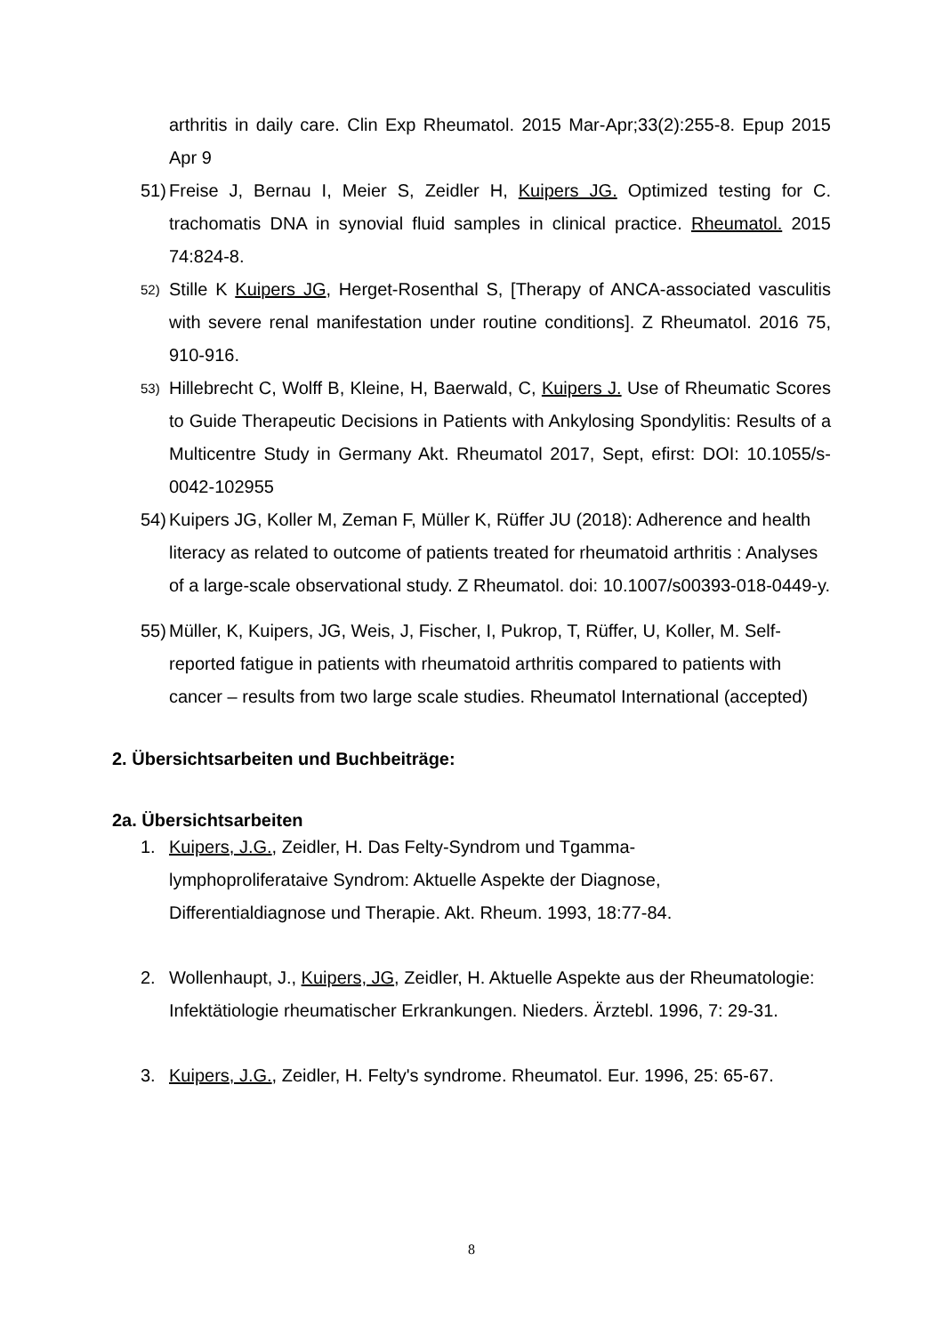arthritis in daily care. Clin Exp Rheumatol. 2015 Mar-Apr;33(2):255-8. Epup 2015 Apr 9
51) Freise J, Bernau I, Meier S, Zeidler H, Kuipers JG. Optimized testing for C. trachomatis DNA in synovial fluid samples in clinical practice. Rheumatol. 2015 74:824-8.
52) Stille K Kuipers JG, Herget-Rosenthal S, [Therapy of ANCA-associated vasculitis with severe renal manifestation under routine conditions]. Z Rheumatol. 2016 75, 910-916.
53) Hillebrecht C, Wolff B, Kleine, H, Baerwald, C, Kuipers J. Use of Rheumatic Scores to Guide Therapeutic Decisions in Patients with Ankylosing Spondylitis: Results of a Multicentre Study in Germany Akt. Rheumatol 2017, Sept, efirst: DOI: 10.1055/s-0042-102955
54) Kuipers JG, Koller M, Zeman F, Müller K, Rüffer JU (2018): Adherence and health literacy as related to outcome of patients treated for rheumatoid arthritis : Analyses of a large-scale observational study. Z Rheumatol. doi: 10.1007/s00393-018-0449-y.
55) Müller, K, Kuipers, JG, Weis, J, Fischer, I, Pukrop, T, Rüffer, U, Koller, M. Self-reported fatigue in patients with rheumatoid arthritis compared to patients with cancer – results from two large scale studies. Rheumatol International (accepted)
2. Übersichtsarbeiten und Buchbeiträge:
2a. Übersichtsarbeiten
1. Kuipers, J.G., Zeidler, H. Das Felty-Syndrom und Tgamma-
lymphoproliferataive Syndrom: Aktuelle Aspekte der Diagnose,
Differentialdiagnose und Therapie. Akt. Rheum. 1993, 18:77-84.
2. Wollenhaupt, J., Kuipers, JG, Zeidler, H. Aktuelle Aspekte aus der Rheumatologie: Infektätiologie rheumatischer Erkrankungen. Nieders. Ärztebl. 1996, 7: 29-31.
3. Kuipers, J.G., Zeidler, H. Felty's syndrome. Rheumatol. Eur. 1996, 25: 65-67.
8